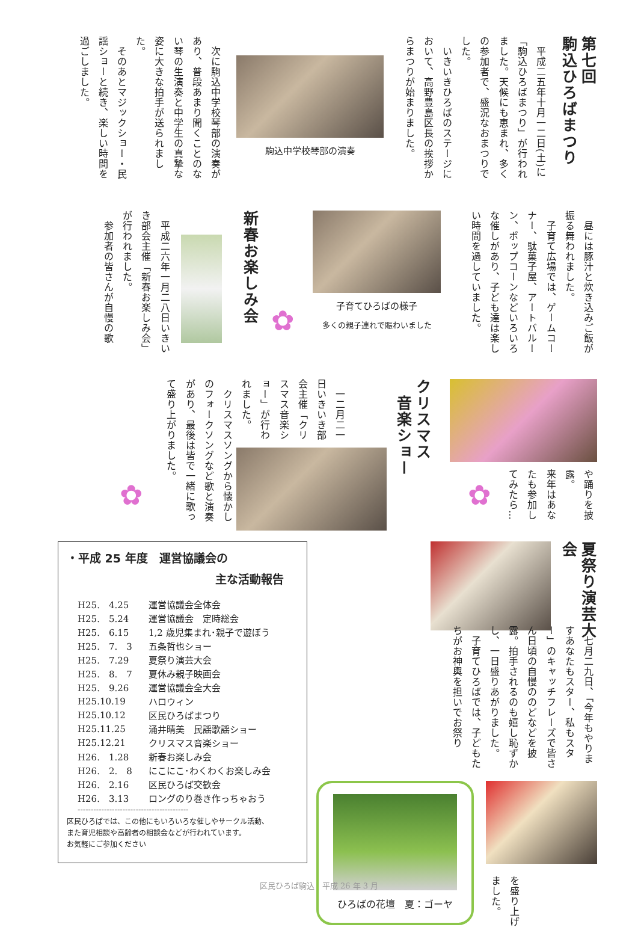第七回
駒込ひろばまつり
　平成二五年十月一二日(土)に「駒込ひろばまつり」が行われました。天候にも恵まれ、多くの参加者で、盛況なおまつりでした。
　いきいきひろばのステージにおいて、高野豊島区長の挨拶からまつりが始まりました。
駒込中学校琴部の演奏
　次に駒込中学校琴部の演奏があり、普段あまり聞くことのない琴の生演奏と中学生の真摯な姿に大きな拍手が送られました。
　そのあとマジックショー・民謡ショーと続き、楽しい時間を過ごしました。
　昼には豚汁と炊き込みご飯が振る舞われました。
　子育て広場では、ゲームコーナー、駄菓子屋、アートバルーン、ポップコーンなどいろいろな催しがあり、子ども達は楽しい時間を過していました。
子育てひろばの様子
多くの親子連れで賑わいました
✿
新春お楽しみ会
　平成二六年一月二八日いきいき部会主催「新春お楽しみ会」が行われました。
　参加者の皆さんが自慢の歌
や踊りを披露。
来年はあなたも参加してみたら…
✿
クリスマス
　音楽ショー
　一二月二一日いきいき部会主催「クリスマス音楽ショー」が行われました。
　クリスマスソングから懐かしのフォークソングなど歌と演奏があり、最後は皆で一緒に歌って盛り上がりました。
✿
夏祭り演芸大会
　七月二九日、「今年もやりますあなたもスター、私もスター」のキャッチフレーズで皆さん日頃の自慢ののどなどを披露。拍手されるのも嬉し恥ずかし、一日盛りあがりました。
　子育てひろばでは、子どもたちがお神輿を担いでお祭り
を盛り上げました。
ひろばの花壇　夏：ゴーヤ
・平成 25 年度　運営協議会の
主な活動報告
| H25. 4.25 | 運営協議会全体会 |
| H25. 5.24 | 運営協議会 定時総会 |
| H25. 6.15 | 1,2 歳児集まれ･親子で遊ぼう |
| H25. 7. 3 | 五条哲也ショー |
| H25. 7.29 | 夏祭り演芸大会 |
| H25. 8. 7 | 夏休み親子映画会 |
| H25. 9.26 | 運営協議会全大会 |
| H25.10.19 | ハロウィン |
| H25.10.12 | 区民ひろばまつり |
| H25.11.25 | 涌井晴美 民謡歌謡ショー |
| H25.12.21 | クリスマス音楽ショー |
| H26. 1.28 | 新春お楽しみ会 |
| H26. 2. 8 | にこにこ･わくわくお楽しみ会 |
| H26. 2.16 | 区民ひろば交歓会 |
| H26. 3.13 | ロングのり巻き作っちゃおう |
------------------------------------------
区民ひろばでは、この他にもいろいろな催しやサークル活動、
また育児相談や高齢者の相談会などが行われています。
お気軽にご参加ください
区民ひろば駒込　平成 26 年 3 月